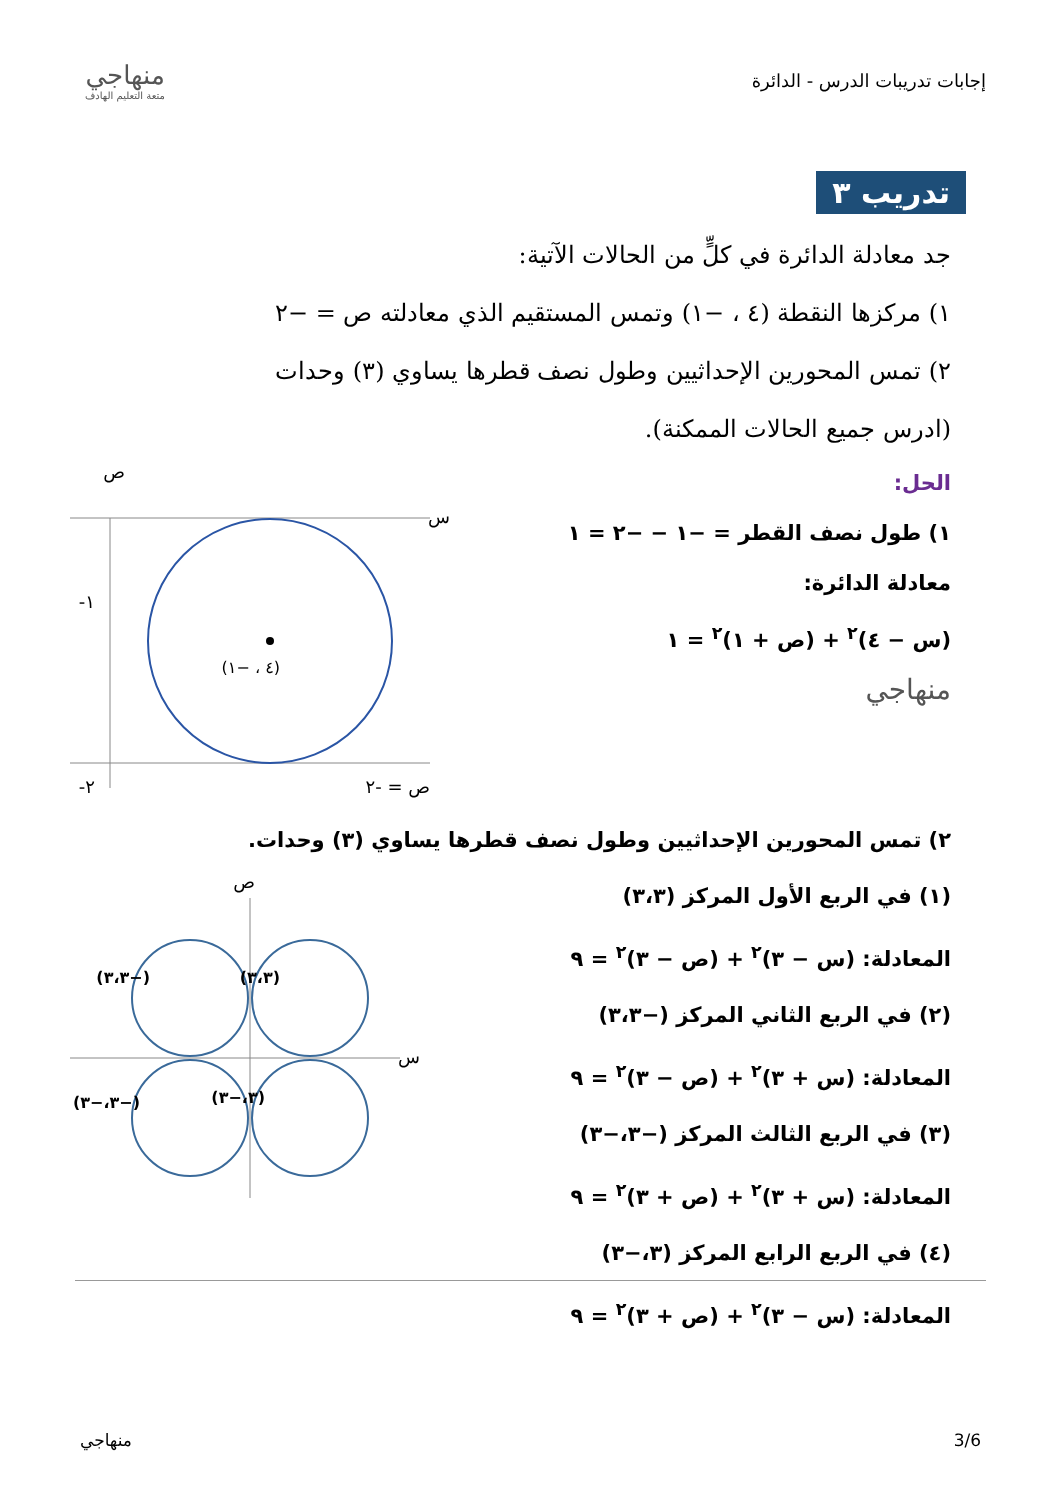إجابات تدريبات الدرس - الدائرة
منهاجي
متعة التعليم الهادف
تدريب ٣
جد معادلة الدائرة في كلٍّ من الحالات الآتية:
١) مركزها النقطة (٤ ، −١) وتمس المستقيم الذي معادلته ص = −٢
٢) تمس المحورين الإحداثيين وطول نصف قطرها يساوي (٣) وحدات
(ادرس جميع الحالات الممكنة).
الحل:
١) طول نصف القطر = −١ − −٢ = ١
معادلة الدائرة:
(س − ٤)<sup>٢</sup> + (ص + ١)<sup>٢</sup> = ١
منهاجي
(٤ ، −١)
س
ص
١-
٢-
ص = -٢
٢) تمس المحورين الإحداثيين وطول نصف قطرها يساوي (٣) وحدات.
(١) في الربع الأول المركز (٣،٣)
المعادلة: (س − ٣)<sup>٢</sup> + (ص − ٣)<sup>٢</sup> = ٩
(٢) في الربع الثاني المركز (−٣،٣)
المعادلة: (س + ٣)<sup>٢</sup> + (ص − ٣)<sup>٢</sup> = ٩
(٣) في الربع الثالث المركز (−٣،−٣)
المعادلة: (س + ٣)<sup>٢</sup> + (ص + ٣)<sup>٢</sup> = ٩
(٤) في الربع الرابع المركز (٣،−٣)
المعادلة: (س − ٣)<sup>٢</sup> + (ص + ٣)<sup>٢</sup> = ٩
(٣،٣)
(−٣،٣)
(−٣،−٣)
(٣،−٣)
س
ص
3/6 منهاجي